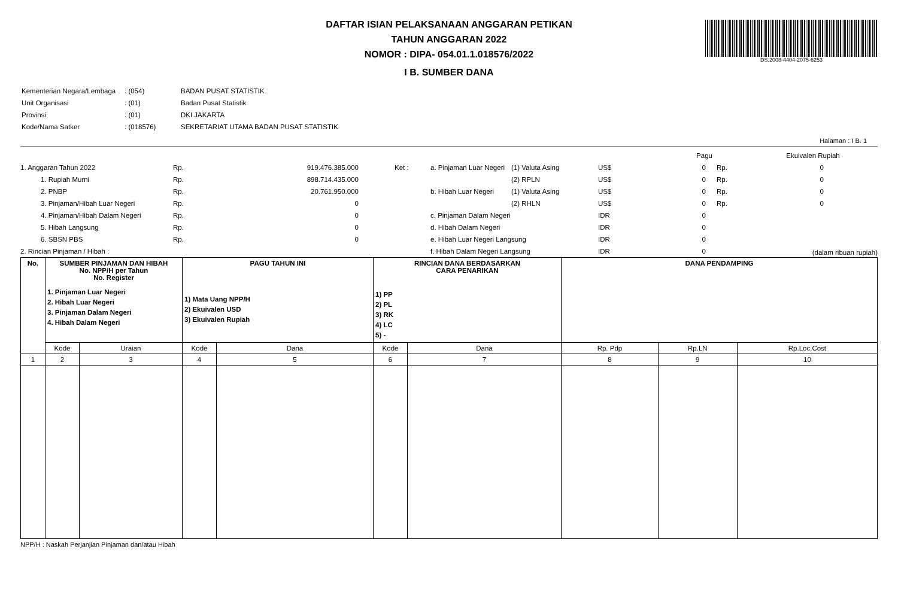DS:2008-4404-2075-6253
DAFTAR ISIAN PELAKSANAAN ANGGARAN PETIKAN
TAHUN ANGGARAN 2022
NOMOR : DIPA- 054.01.1.018576/2022
I B. SUMBER DANA
| Kementerian Negara/Lembaga | : (054) | BADAN PUSAT STATISTIK |
| Unit Organisasi | : (01) | Badan Pusat Statistik |
| Provinsi | : (01) | DKI JAKARTA |
| Kode/Nama Satker | : (018576) | SEKRETARIAT UTAMA BADAN PUSAT STATISTIK |
Halaman : I B. 1
| | | | | | | | Pagu | | Ekuivalen Rupiah |
| 1. Anggaran Tahun 2022 | Rp. | 919.476.385.000 | Ket : | a. Pinjaman Luar Negeri | (1) Valuta Asing | US$ | 0 | Rp. | 0 |
| 1. Rupiah Murni | Rp. | 898.714.435.000 | | | (2) RPLN | US$ | 0 | Rp. | 0 |
| 2. PNBP | Rp. | 20.761.950.000 | | b. Hibah Luar Negeri | (1) Valuta Asing | US$ | 0 | Rp. | 0 |
| 3. Pinjaman/Hibah Luar Negeri | Rp. | 0 | | | (2) RHLN | US$ | 0 | Rp. | 0 |
| 4. Pinjaman/Hibah Dalam Negeri | Rp. | 0 | | c. Pinjaman Dalam Negeri | | IDR | 0 | | |
| 5. Hibah Langsung | Rp. | 0 | | d. Hibah Dalam Negeri | | IDR | 0 | | |
| 6. SBSN PBS | Rp. | 0 | | e. Hibah Luar Negeri Langsung | | IDR | 0 | | |
| 2. Rincian Pinjaman / Hibah : | | | | f. Hibah Dalam Negeri Langsung | | IDR | 0 | | (dalam ribuan rupiah) |
| No. | SUMBER PINJAMAN DAN HIBAH No. NPP/H per Tahun No. Register 1. Pinjaman Luar Negeri 2. Hibah Luar Negeri 3. Pinjaman Dalam Negeri 4. Hibah Dalam Negeri | | PAGU TAHUN INI 1) Mata Uang NPP/H 2) Ekuivalen USD 3) Ekuivalen Rupiah | | RINCIAN DANA BERDASARKAN CARA PENARIKAN 1) PP 2) PL 3) RK 4) LC 5) - | | DANA PENDAMPING | | |
| --- | --- | --- | --- | --- | --- | --- | --- | --- | --- |
| | Kode | Uraian | Kode | Dana | Kode | Dana | Rp. Pdp | Rp.LN | Rp.Loc.Cost |
| 1 | 2 | 3 | 4 | 5 | 6 | 7 | 8 | 9 | 10 |
NPP/H : Naskah Perjanjian Pinjaman dan/atau Hibah